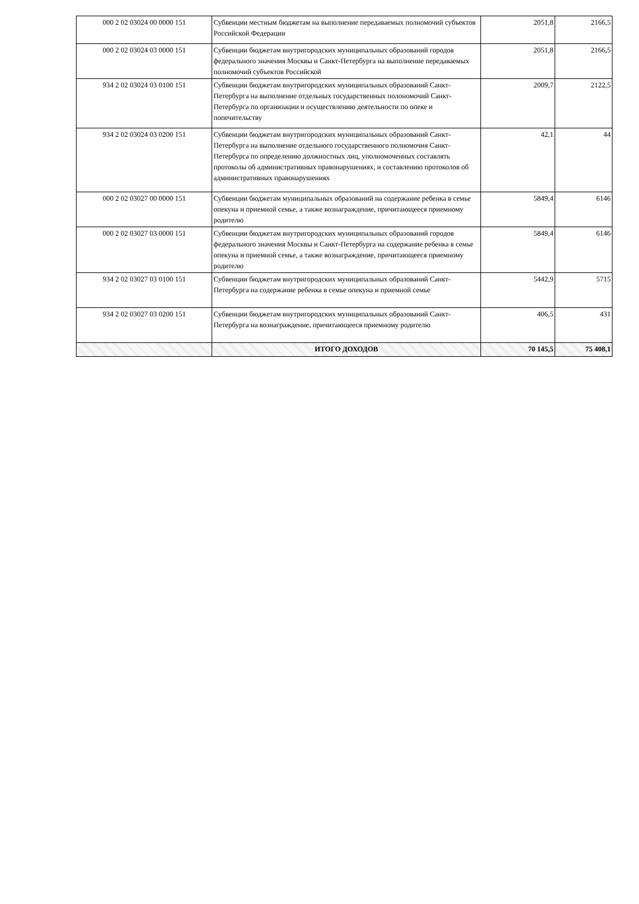| 000 2 02 03024 00 0000 151 | Субвенции местным бюджетам на выполнение передаваемых полномочий субъектов Российской Федерации | 2051,8 | 2166,5 |
| 000 2 02 03024 03 0000 151 | Субвенции бюджетам внутригородских муниципальных образований городов федерального значения Москвы и Санкт-Петербурга на выполнение передаваемых полномочий субъектов Российской | 2051,8 | 2166,5 |
| 934 2 02 03024 03 0100 151 | Субвенции бюджетам внутригородских муниципальных образований Санкт-Петербурга на выполнение отдельных государственных полономочий Санкт-Петербурга по организации и осуществлению деятельности по опеке и попечительству | 2009,7 | 2122,5 |
| 934 2 02 03024 03 0200 151 | Субвенции бюджетам внутригородских муниципальных образований Санкт-Петербурга на выполнение отдельного государственного полномочия Санкт-Петербурга по определению должностных лиц, уполномоченных составлять протоколы об административных правонарушениях, и составлению протоколов об административных правонарушениях | 42,1 | 44 |
| 000 2 02 03027 00 0000 151 | Субвенции бюджетам муниципальных образований на содержание ребенка в семье опекуна и приемной семье, а также вознаграждение, причитающееся приемному родителю | 5849,4 | 6146 |
| 000 2 02 03027 03 0000 151 | Субвенции бюджетам внутригородских муниципальных образований городов федерального значения Москвы и Санкт-Петербурга на содержание ребенка в семье опекуна и приемной семье, а также вознаграждение, причитающееся приемному родителю | 5849,4 | 6146 |
| 934 2 02 03027 03 0100 151 | Субвенции бюджетам внутригородских муниципальных образований Санкт-Петербурга на содержание ребенка в семье опекуна и приемной семье | 5442,9 | 5715 |
| 934 2 02 03027 03 0200 151 | Субвенции бюджетам внутригородских муниципальных образований Санкт-Петербурга на вознаграждение, причитающееся приемному родителю | 406,5 | 431 |
| | ИТОГО ДОХОДОВ | 70 145,5 | 75 408,1 |